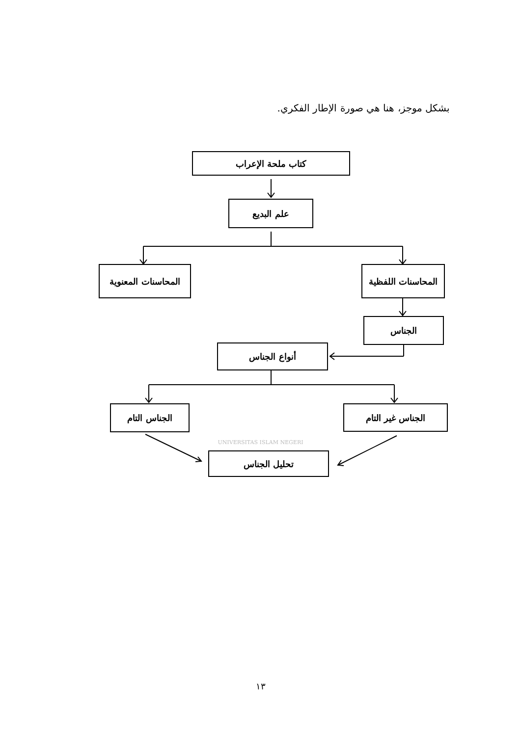بشكل موجز، هنا هي صورة الإطار الفكري.
كتاب ملحة الإعراب
علم البديع
المحاسنات اللفظية
المحاسنات المعنوية
الجناس
أنواع الجناس
الجناس غير التام
الجناس التام
UNIVERSITAS ISLAM NEGERI
تحليل الجناس
١٣